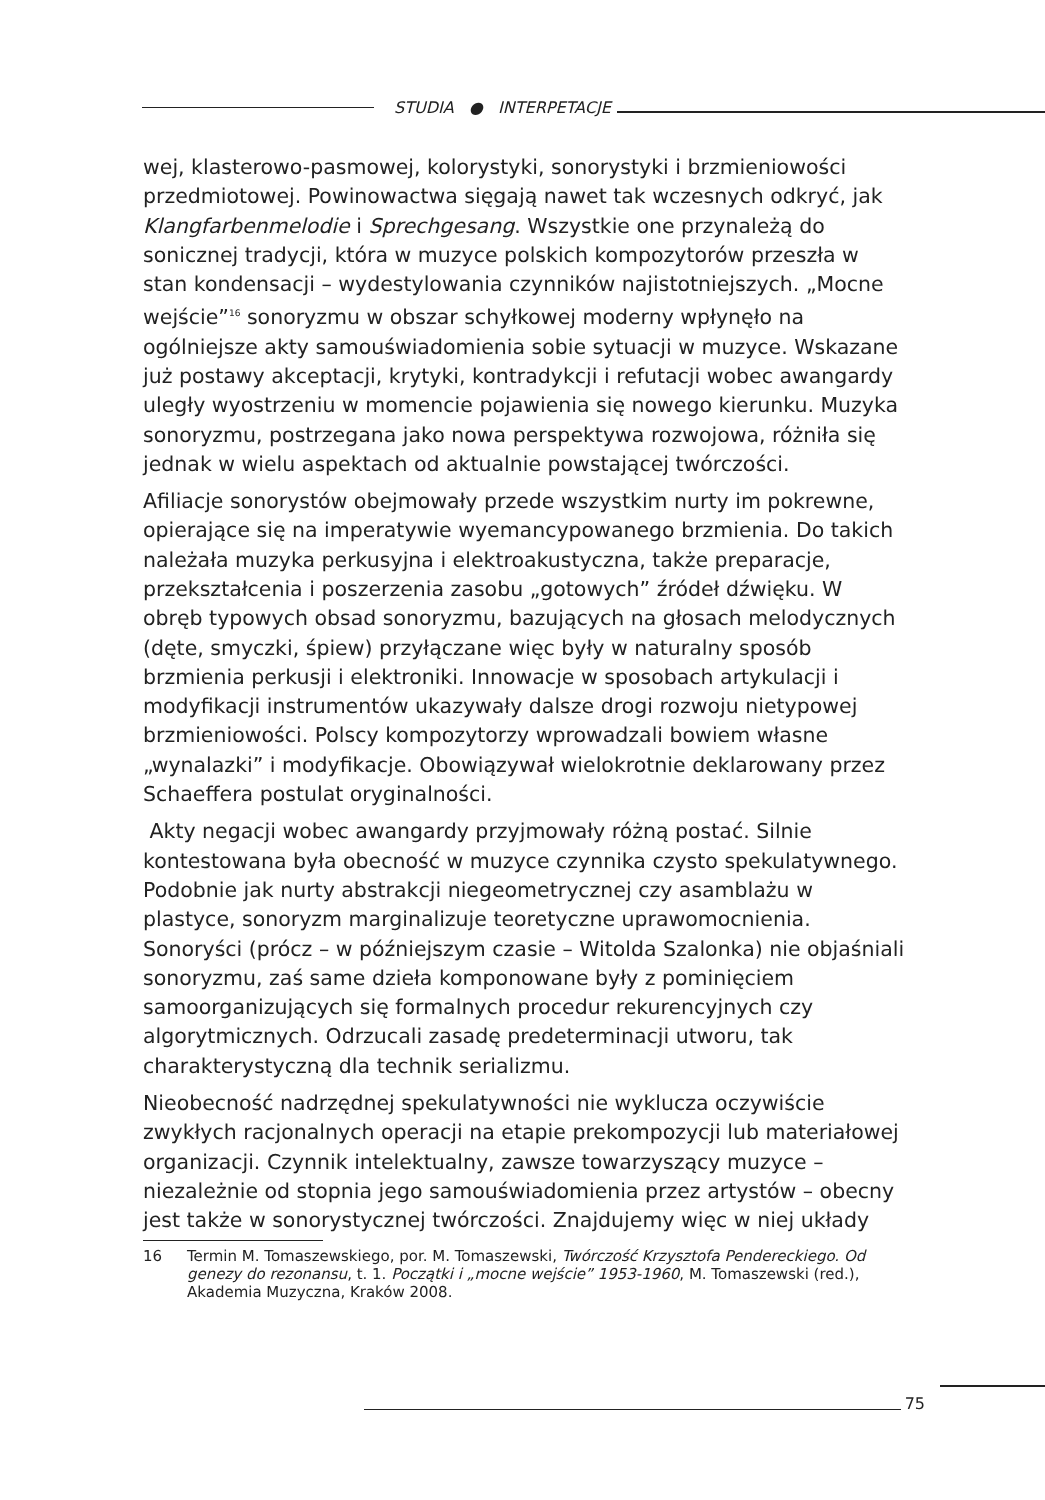STUDIA ● INTERPETACJE
wej, klasterowo-pasmowej, kolorystyki, sonorystyki i brzmieniowości przedmiotowej. Powinowactwa sięgają nawet tak wczesnych odkryć, jak Klangfarbenmelodie i Sprechgesang. Wszystkie one przynależą do sonicznej tradycji, która w muzyce polskich kompozytorów przeszła w stan kondensacji – wydestylowania czynników najistotniejszych. „Mocne wejście”<sup>16</sup> sonoryzmu w obszar schyłkowej moderny wpłynęło na ogólniejsze akty samouświadomienia sobie sytuacji w muzyce. Wskazane już postawy akceptacji, krytyki, kontradykcji i refutacji wobec awangardy uległy wyostrzeniu w momencie pojawienia się nowego kierunku. Muzyka sonoryzmu, postrzegana jako nowa perspektywa rozwojowa, różniła się jednak w wielu aspektach od aktualnie powstającej twórczości.
Afiliacje sonorystów obejmowały przede wszystkim nurty im pokrewne, opierające się na imperatywie wyemancypowanego brzmienia. Do takich należała muzyka perkusyjna i elektroakustyczna, także preparacje, przekształcenia i poszerzenia zasobu „gotowych” źródeł dźwięku. W obręb typowych obsad sonoryzmu, bazujących na głosach melodycznych (dęte, smyczki, śpiew) przyłączane więc były w naturalny sposób brzmienia perkusji i elektroniki. Innowacje w sposobach artykulacji i modyfikacji instrumentów ukazywały dalsze drogi rozwoju nietypowej brzmieniowości. Polscy kompozytorzy wprowadzali bowiem własne „wynalazki” i modyfikacje. Obowiązywał wielokrotnie deklarowany przez Schaeffera postulat oryginalności.
Akty negacji wobec awangardy przyjmowały różną postać. Silnie kontestowana była obecność w muzyce czynnika czysto spekulatywnego. Podobnie jak nurty abstrakcji niegeometrycznej czy asamblażu w plastyce, sonoryzm marginalizuje teoretyczne uprawomocnienia. Sonoryści (prócz – w późniejszym czasie – Witolda Szalonka) nie objaśniali sonoryzmu, zaś same dzieła komponowane były z pominięciem samoorganizujących się formalnych procedur rekurencyjnych czy algorytmicznych. Odrzucali zasadę predeterminacji utworu, tak charakterystyczną dla technik serializmu.
Nieobecność nadrzędnej spekulatywności nie wyklucza oczywiście zwykłych racjonalnych operacji na etapie prekompozycji lub materiałowej organizacji. Czynnik intelektualny, zawsze towarzyszący muzyce – niezależnie od stopnia jego samouświadomienia przez artystów – obecny jest także w sonorystycznej twórczości. Znajdujemy więc w niej układy
16 Termin M. Tomaszewskiego, por. M. Tomaszewski, Twórczość Krzysztofa Pendereckiego. Od genezy do rezonansu, t. 1. Początki i „mocne wejście” 1953-1960, M. Tomaszewski (red.), Akademia Muzyczna, Kraków 2008.
75